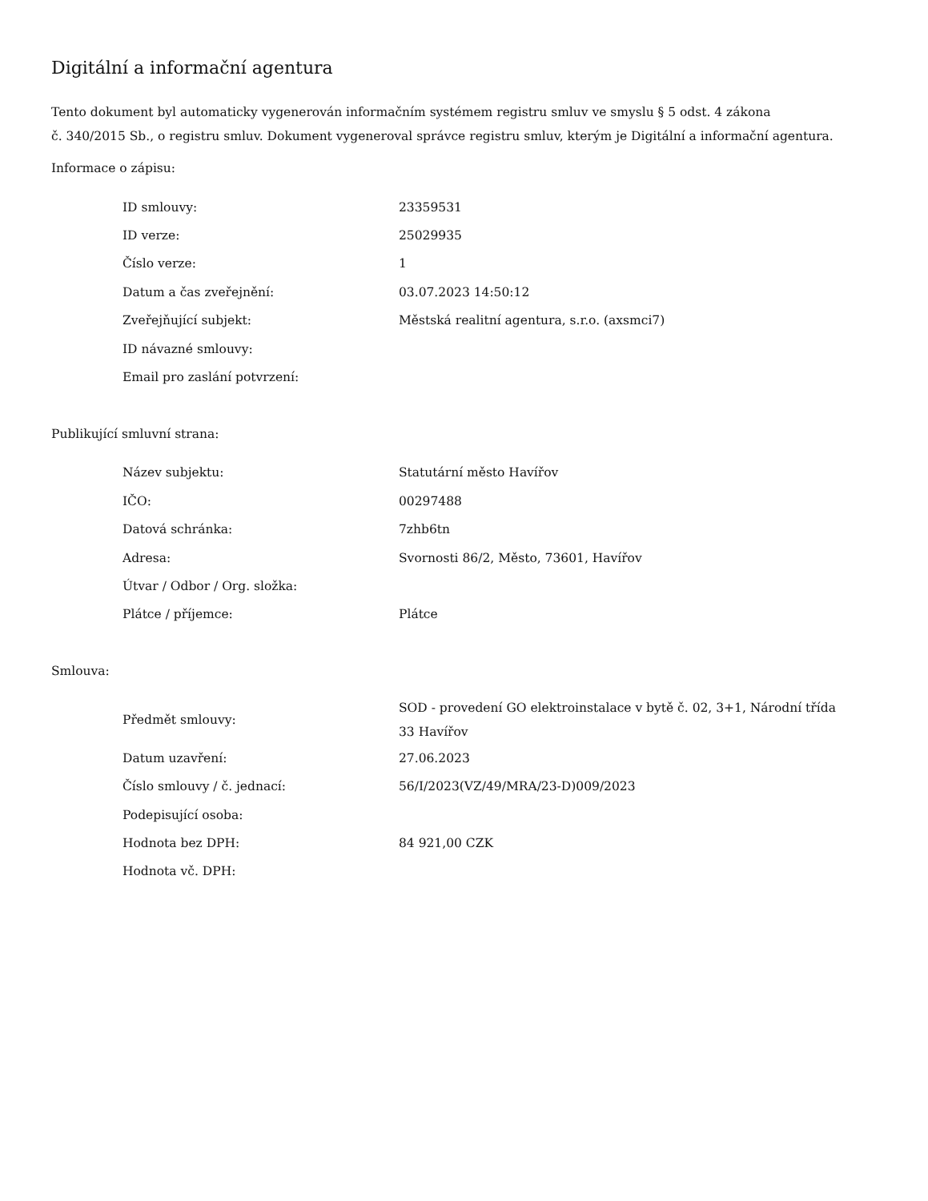Digitální a informační agentura
Tento dokument byl automaticky vygenerován informačním systémem registru smluv ve smyslu § 5 odst. 4 zákona
č. 340/2015 Sb., o registru smluv. Dokument vygeneroval správce registru smluv, kterým je Digitální a informační agentura.
Informace o zápisu:
| ID smlouvy: | 23359531 |
| ID verze: | 25029935 |
| Číslo verze: | 1 |
| Datum a čas zveřejnění: | 03.07.2023 14:50:12 |
| Zveřejňující subjekt: | Městská realitní agentura, s.r.o. (axsmci7) |
| ID návazné smlouvy: | |
| Email pro zaslání potvrzení: | |
Publikující smluvní strana:
| Název subjektu: | Statutární město Havířov |
| IČO: | 00297488 |
| Datová schránka: | 7zhb6tn |
| Adresa: | Svornosti 86/2, Město, 73601, Havířov |
| Útvar / Odbor / Org. složka: | |
| Plátce / příjemce: | Plátce |
Smlouva:
| Předmět smlouvy: | SOD - provedení GO elektroinstalace v bytě č. 02, 3+1, Národní třída 33 Havířov |
| Datum uzavření: | 27.06.2023 |
| Číslo smlouvy / č. jednací: | 56/I/2023(VZ/49/MRA/23-D)009/2023 |
| Podepisující osoba: | |
| Hodnota bez DPH: | 84 921,00 CZK |
| Hodnota vč. DPH: | |